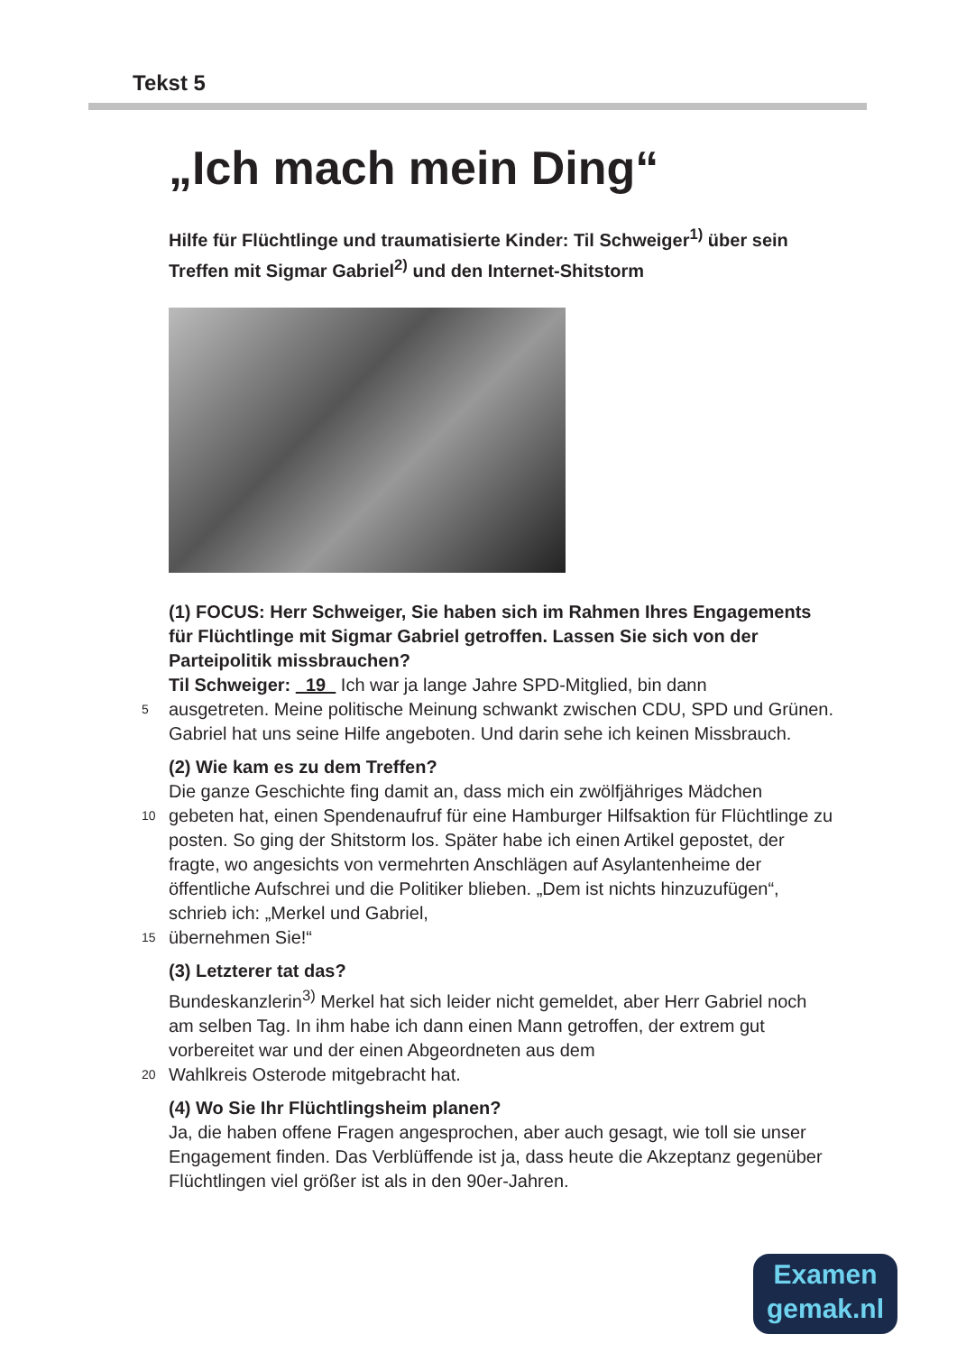Tekst 5
„Ich mach mein Ding“
Hilfe für Flüchtlinge und traumatisierte Kinder: Til Schweiger<sup>1)</sup> über sein Treffen mit Sigmar Gabriel<sup>2)</sup> und den Internet-Shitstorm
(1) FOCUS: Herr Schweiger, Sie haben sich im Rahmen Ihres Engagements für Flüchtlinge mit Sigmar Gabriel getroffen. Lassen Sie sich von der Parteipolitik missbrauchen?
Til Schweiger: 19 Ich war ja lange Jahre SPD-Mitglied, bin dann
5 ausgetreten. Meine politische Meinung schwankt zwischen CDU, SPD und Grünen. Gabriel hat uns seine Hilfe angeboten. Und darin sehe ich keinen Missbrauch.
(2) Wie kam es zu dem Treffen?
Die ganze Geschichte fing damit an, dass mich ein zwölfjähriges Mädchen
10 gebeten hat, einen Spendenaufruf für eine Hamburger Hilfsaktion für Flüchtlinge zu posten. So ging der Shitstorm los. Später habe ich einen Artikel gepostet, der fragte, wo angesichts von vermehrten Anschlägen auf Asylantenheime der öffentliche Aufschrei und die Politiker blieben. „Dem ist nichts hinzuzufügen“, schrieb ich: „Merkel und Gabriel,
15 übernehmen Sie!“
(3) Letzterer tat das?
Bundeskanzlerin<sup>3)</sup> Merkel hat sich leider nicht gemeldet, aber Herr Gabriel noch am selben Tag. In ihm habe ich dann einen Mann getroffen, der extrem gut vorbereitet war und der einen Abgeordneten aus dem
20 Wahlkreis Osterode mitgebracht hat.
(4) Wo Sie Ihr Flüchtlingsheim planen?
Ja, die haben offene Fragen angesprochen, aber auch gesagt, wie toll sie unser Engagement finden. Das Verblüffende ist ja, dass heute die Akzeptanz gegenüber Flüchtlingen viel größer ist als in den 90er-Jahren.
Examen
gemak.nl